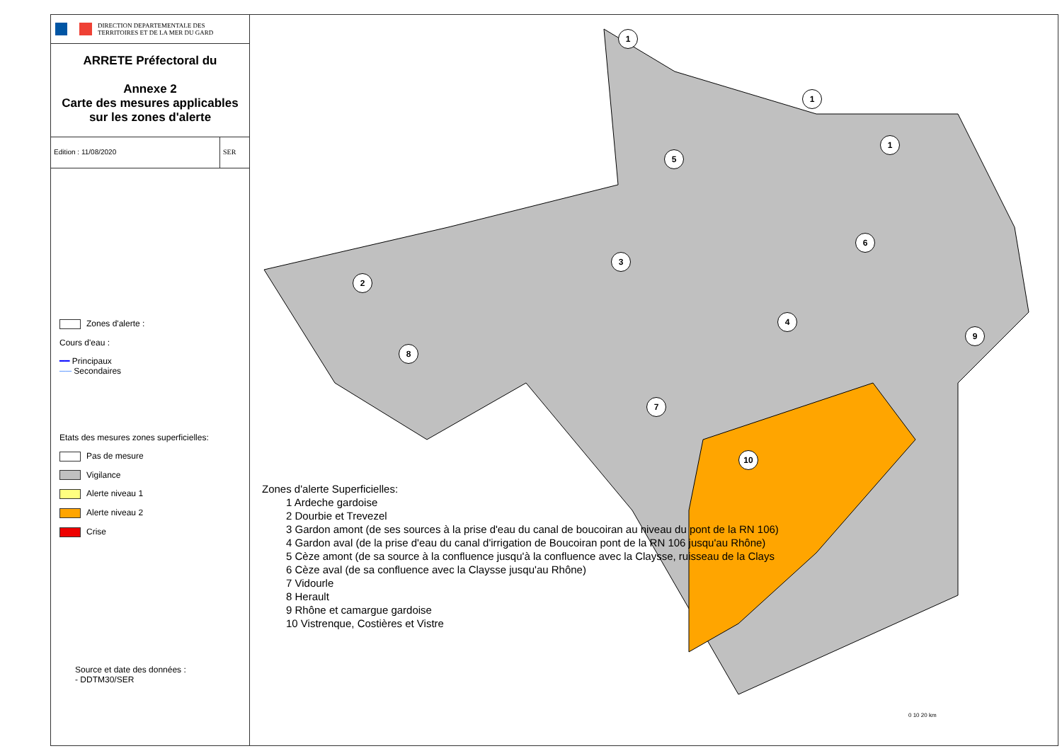DIRECTION DEPARTEMENTALE DES
TERRITOIRES ET DE LA MER DU GARD
ARRETE Préfectoral du
Annexe 2
Carte des mesures applicables sur les zones d'alerte
Edition : 11/08/2020 SER
Zones d'alerte :
Cours d'eau :
━━ Principaux
── Secondaires
Etats des mesures zones superficielles:
Pas de mesure
Vigilance
Alerte niveau 1
Alerte niveau 2
Crise
Source et date des données :
- DDTM30/SER
1
1
1
2
3
4
5
6
7
8
9
10
Zones d'alerte Superficielles:
1 Ardeche gardoise
2 Dourbie et Trevezel
3 Gardon amont (de ses sources à la prise d'eau du canal de boucoiran au niveau du pont de la RN 106)
4 Gardon aval (de la prise d'eau du canal d'irrigation de Boucoiran pont de la RN 106 jusqu'au Rhône)
5 Cèze amont (de sa source à la confluence jusqu'à la confluence avec la Claysse, ruisseau de la Clays
6 Cèze aval (de sa confluence avec la Claysse jusqu'au Rhône)
7 Vidourle
8 Herault
9 Rhône et camargue gardoise
10 Vistrenque, Costières et Vistre
0 10 20 km